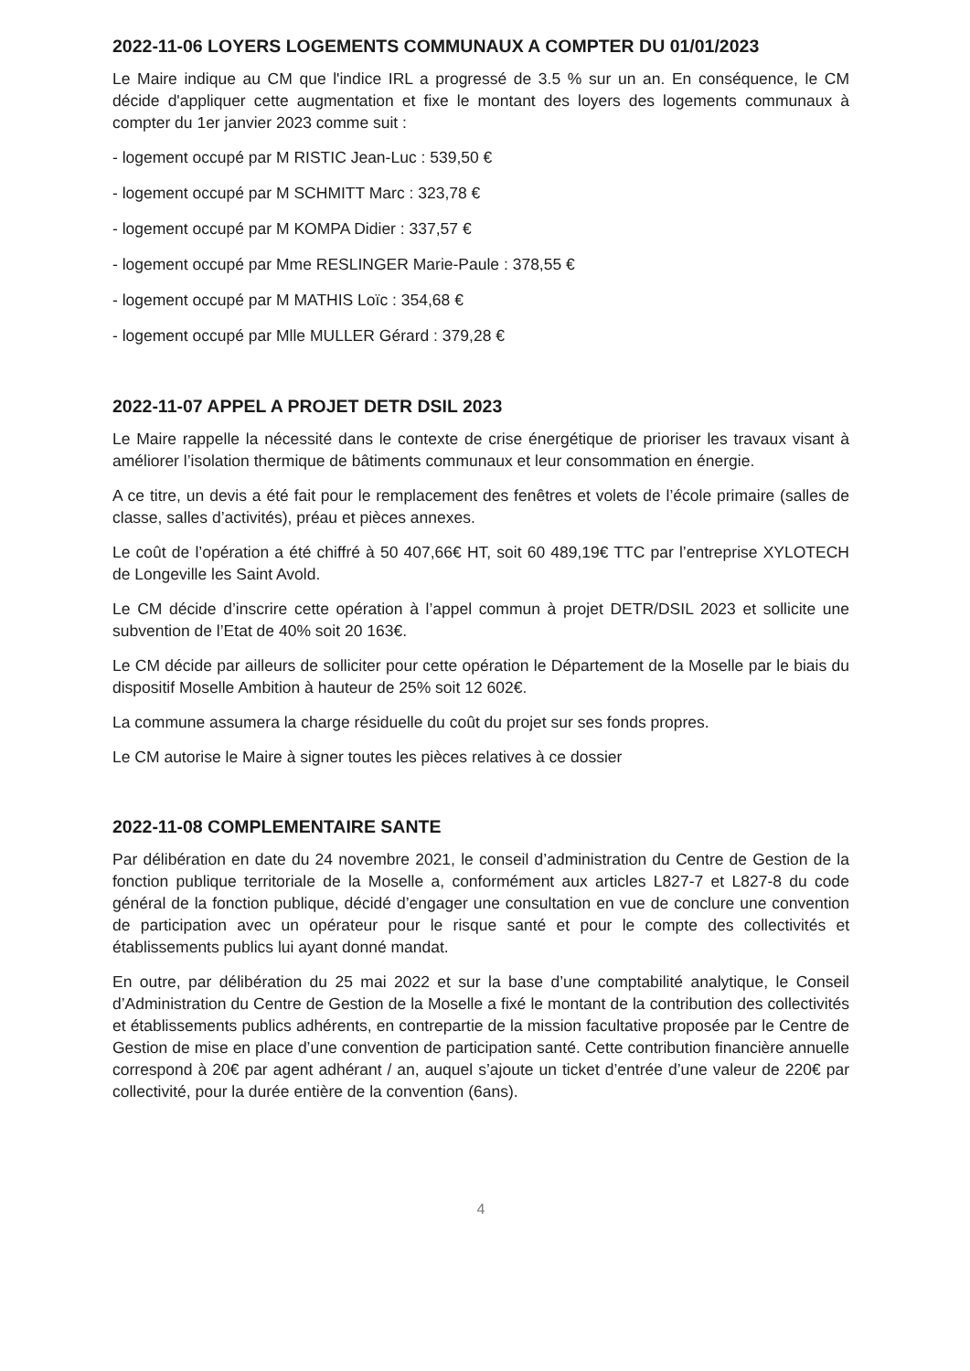2022-11-06 LOYERS LOGEMENTS COMMUNAUX A COMPTER DU 01/01/2023
Le Maire indique au CM que l'indice IRL a progressé de 3.5 % sur un an. En conséquence, le CM décide d'appliquer cette augmentation et fixe le montant des loyers des logements communaux à compter du 1er janvier 2023 comme suit :
- logement occupé par M RISTIC Jean-Luc : 539,50 €
- logement occupé par M SCHMITT Marc : 323,78 €
- logement occupé par M KOMPA Didier : 337,57 €
- logement occupé par Mme RESLINGER Marie-Paule : 378,55 €
- logement occupé par M MATHIS Loïc : 354,68 €
- logement occupé par Mlle MULLER Gérard : 379,28 €
2022-11-07 APPEL A PROJET DETR DSIL 2023
Le Maire rappelle la nécessité dans le contexte de crise énergétique de prioriser les travaux visant à améliorer l’isolation thermique de bâtiments communaux et leur consommation en énergie.
A ce titre, un devis a été fait pour le remplacement des fenêtres et volets de l’école primaire (salles de classe, salles d’activités), préau et pièces annexes.
Le coût de l’opération a été chiffré à 50 407,66€ HT, soit 60 489,19€ TTC par l’entreprise XYLOTECH de Longeville les Saint Avold.
Le CM décide d’inscrire cette opération à l’appel commun à projet DETR/DSIL 2023 et sollicite une subvention de l’Etat de 40% soit 20 163€.
Le CM décide par ailleurs de solliciter pour cette opération le Département de la Moselle par le biais du dispositif Moselle Ambition à hauteur de 25% soit 12 602€.
La commune assumera la charge résiduelle du coût du projet sur ses fonds propres.
Le CM autorise le Maire à signer toutes les pièces relatives à ce dossier
2022-11-08 COMPLEMENTAIRE SANTE
Par délibération en date du 24 novembre 2021, le conseil d’administration du Centre de Gestion de la fonction publique territoriale de la Moselle a, conformément aux articles L827-7 et L827-8 du code général de la fonction publique, décidé d’engager une consultation en vue de conclure une convention de participation avec un opérateur pour le risque santé et pour le compte des collectivités et établissements publics lui ayant donné mandat.
En outre, par délibération du 25 mai 2022 et sur la base d’une comptabilité analytique, le Conseil d’Administration du Centre de Gestion de la Moselle a fixé le montant de la contribution des collectivités et établissements publics adhérents, en contrepartie de la mission facultative proposée par le Centre de Gestion de mise en place d’une convention de participation santé. Cette contribution financière annuelle correspond à 20€ par agent adhérant / an, auquel s’ajoute un ticket d’entrée d’une valeur de 220€ par collectivité, pour la durée entière de la convention (6ans).
4